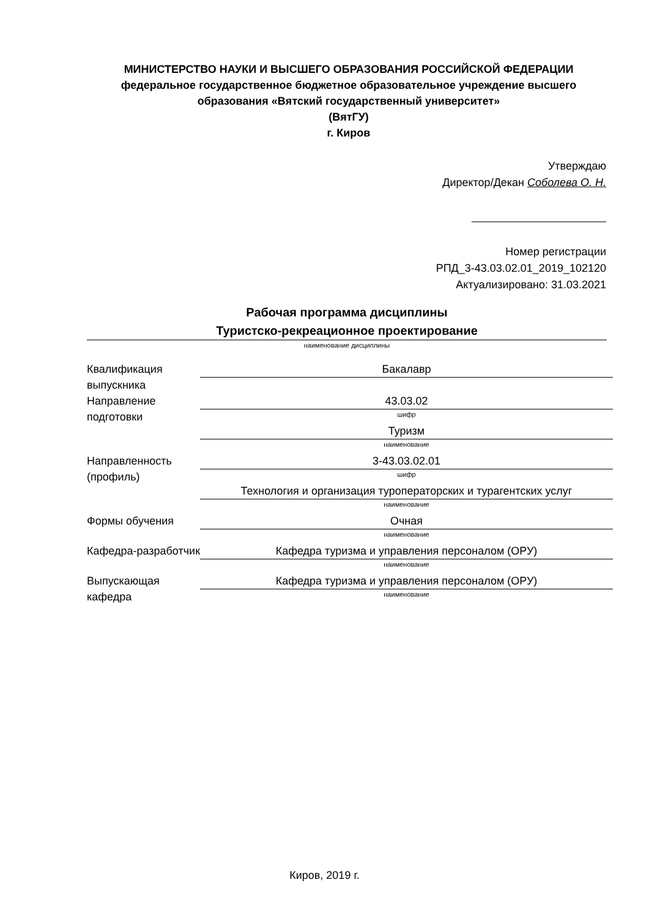МИНИСТЕРСТВО НАУКИ И ВЫСШЕГО ОБРАЗОВАНИЯ РОССИЙСКОЙ ФЕДЕРАЦИИ
федеральное государственное бюджетное образовательное учреждение высшего образования «Вятский государственный университет»
(ВятГУ)
г. Киров
Утверждаю
Директор/Декан Соболева О. Н.
Номер регистрации
РПД_3-43.03.02.01_2019_102120
Актуализировано: 31.03.2021
Рабочая программа дисциплины
Туристско-рекреационное проектирование
наименование дисциплины
| Квалификация выпускника | Бакалавр |
| Направление подготовки | 43.03.02 шифр |
| | Туризм наименование |
| Направленность (профиль) | 3-43.03.02.01 шифр |
| | Технология и организация туроператорских и турагентских услуг наименование |
| Формы обучения | Очная наименование |
| Кафедра-разработчик | Кафедра туризма и управления персоналом (ОРУ) наименование |
| Выпускающая кафедра | Кафедра туризма и управления персоналом (ОРУ) наименование |
Киров, 2019 г.